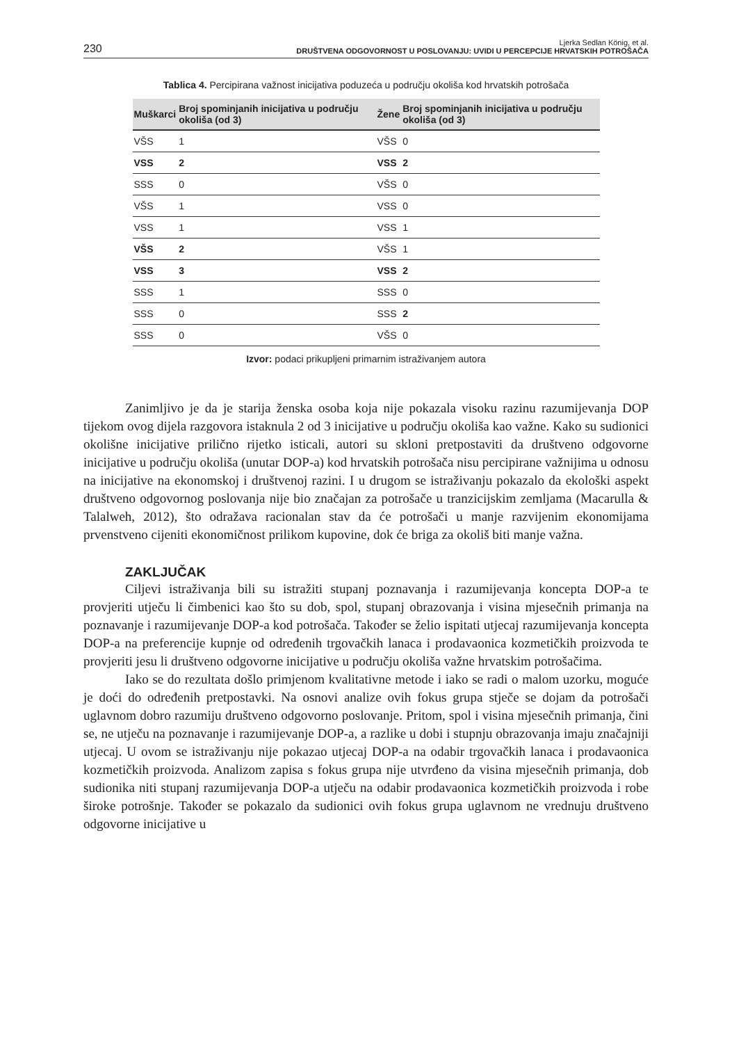230 Ljerka Sedlan König, et al.
DRUŠTVENA ODGOVORNOST U POSLOVANJU: UVIDI U PERCEPCIJE HRVATSKIH POTROŠAČA
Tablica 4. Percipirana važnost inicijativa poduzeća u području okoliša kod hrvatskih potrošača
| Muškarci | Broj spominjanih inicijativa u području okoliša (od 3) | Žene | Broj spominjanih inicijativa u području okoliša (od 3) |
| --- | --- | --- | --- |
| VŠS | 1 | VŠS | 0 |
| VSS | 2 | VSS | 2 |
| SSS | 0 | VŠS | 0 |
| VŠS | 1 | VSS | 0 |
| VSS | 1 | VSS | 1 |
| VŠS | 2 | VŠS | 1 |
| VSS | 3 | VSS | 2 |
| SSS | 1 | SSS | 0 |
| SSS | 0 | SSS | 2 |
| SSS | 0 | VŠS | 0 |
Izvor: podaci prikupljeni primarnim istraživanjem autora
Zanimljivo je da je starija ženska osoba koja nije pokazala visoku razinu razumijevanja DOP tijekom ovog dijela razgovora istaknula 2 od 3 inicijative u području okoliša kao važne. Kako su sudionici okolišne inicijative prilično rijetko isticali, autori su skloni pretpostaviti da društveno odgovorne inicijative u području okoliša (unutar DOP-a) kod hrvatskih potrošača nisu percipirane važnijima u odnosu na inicijative na ekonomskoj i društvenoj razini. I u drugom se istraživanju pokazalo da ekološki aspekt društveno odgovornog poslovanja nije bio značajan za potrošače u tranzicijskim zemljama (Macarulla & Talalweh, 2012), što odražava racionalan stav da će potrošači u manje razvijenim ekonomijama prvenstveno cijeniti ekonomičnost prilikom kupovine, dok će briga za okoliš biti manje važna.
ZAKLJUČAK
Ciljevi istraživanja bili su istražiti stupanj poznavanja i razumijevanja koncepta DOP-a te provjeriti utječu li čimbenici kao što su dob, spol, stupanj obrazovanja i visina mjesečnih primanja na poznavanje i razumijevanje DOP-a kod potrošača. Također se želio ispitati utjecaj razumijevanja koncepta DOP-a na preferencije kupnje od određenih trgovačkih lanaca i prodavaonica kozmetičkih proizvoda te provjeriti jesu li društveno odgovorne inicijative u području okoliša važne hrvatskim potrošačima.
Iako se do rezultata došlo primjenom kvalitativne metode i iako se radi o malom uzorku, moguće je doći do određenih pretpostavki. Na osnovi analize ovih fokus grupa stječe se dojam da potrošači uglavnom dobro razumiju društveno odgovorno poslovanje. Pritom, spol i visina mjesečnih primanja, čini se, ne utječu na poznavanje i razumijevanje DOP-a, a razlike u dobi i stupnju obrazovanja imaju značajniji utjecaj. U ovom se istraživanju nije pokazao utjecaj DOP-a na odabir trgovačkih lanaca i prodavaonica kozmetičkih proizvoda. Analizom zapisa s fokus grupa nije utvrđeno da visina mjesečnih primanja, dob sudionika niti stupanj razumijevanja DOP-a utječu na odabir prodavaonica kozmetičkih proizvoda i robe široke potrošnje. Također se pokazalo da sudionici ovih fokus grupa uglavnom ne vrednuju društveno odgovorne inicijative u